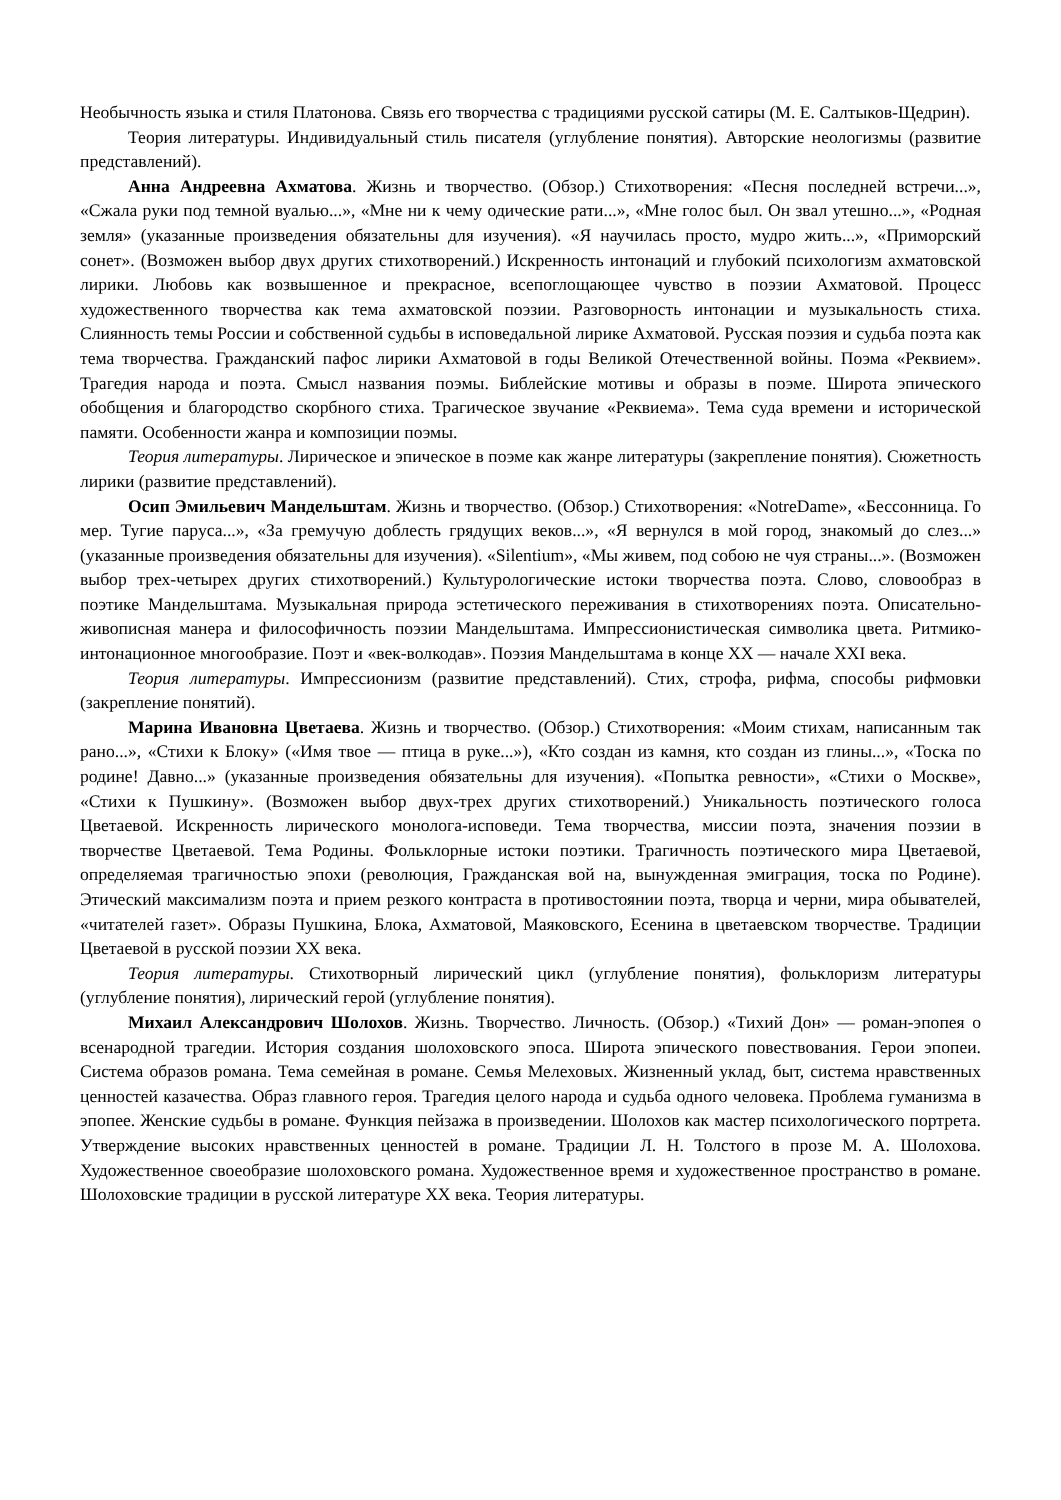Необычность языка и стиля Платонова. Связь его творчества с традициями русской сатиры (М. Е. Салтыков-Щедрин).
Теория литературы. Индивидуальный стиль писателя (углубление понятия). Авторские неологизмы (развитие представлений).
Анна Андреевна Ахматова. Жизнь и творчество. (Обзор.) Стихотворения: «Песня последней встречи...», «Сжала руки под темной вуалью...», «Мне ни к чему одические рати...», «Мне голос был. Он звал утешно...», «Родная земля» (указанные произведения обязательны для изучения). «Я научилась просто, мудро жить...», «Приморский сонет». (Возможен выбор двух других стихотворений.) Искренность интонаций и глубокий психологизм ахматовской лирики. Любовь как возвышенное и прекрасное, всепоглощающее чувство в поэзии Ахматовой. Процесс художественного творчества как тема ахматовской поэзии. Разговорность интонации и музыкальность стиха. Слиянность темы России и собственной судьбы в исповедальной лирике Ахматовой. Русская поэзия и судьба поэта как тема творчества. Гражданский пафос лирики Ахматовой в годы Великой Отечественной войны. Поэма «Реквием». Трагедия народа и поэта. Смысл названия поэмы. Библейские мотивы и образы в поэме. Широта эпического обобщения и благородство скорбного стиха. Трагическое звучание «Реквиема». Тема суда времени и исторической памяти. Особенности жанра и композиции поэмы.
Теория литературы. Лирическое и эпическое в поэме как жанре литературы (закрепление понятия). Сюжетность лирики (развитие представлений).
Осип Эмильевич Мандельштам. Жизнь и творчество. (Обзор.) Стихотворения: «NotreDame», «Бессонница. Го мер. Тугие паруса...», «За гремучую доблесть грядущих веков...», «Я вернулся в мой город, знакомый до слез...» (указанные произведения обязательны для изучения). «Silentium», «Мы живем, под собою не чуя страны...». (Возможен выбор трех-четырех других стихотворений.) Культурологические истоки творчества поэта. Слово, словообраз в поэтике Мандельштама. Музыкальная природа эстетического переживания в стихотворениях поэта. Описательно-живописная манера и философичность поэзии Мандельштама. Импрессионистическая символика цвета. Ритмико-интонационное многообразие. Поэт и «век-волкодав». Поэзия Мандельштама в конце XX — начале XXI века.
Теория литературы. Импрессионизм (развитие представлений). Стих, строфа, рифма, способы рифмовки (закрепление понятий).
Марина Ивановна Цветаева. Жизнь и творчество. (Обзор.) Стихотворения: «Моим стихам, написанным так рано...», «Стихи к Блоку» («Имя твое — птица в руке...»), «Кто создан из камня, кто создан из глины...», «Тоска по родине! Давно...» (указанные произведения обязательны для изучения). «Попытка ревности», «Стихи о Москве», «Стихи к Пушкину». (Возможен выбор двух-трех других стихотворений.) Уникальность поэтического голоса Цветаевой. Искренность лирического монолога-исповеди. Тема творчества, миссии поэта, значения поэзии в творчестве Цветаевой. Тема Родины. Фольклорные истоки поэтики. Трагичность поэтического мира Цветаевой, определяемая трагичностью эпохи (революция, Гражданская вой на, вынужденная эмиграция, тоска по Родине). Этический максимализм поэта и прием резкого контраста в противостоянии поэта, творца и черни, мира обывателей, «читателей газет». Образы Пушкина, Блока, Ахматовой, Маяковского, Есенина в цветаевском творчестве. Традиции Цветаевой в русской поэзии XX века.
Теория литературы. Стихотворный лирический цикл (углубление понятия), фольклоризм литературы (углубление понятия), лирический герой (углубление понятия).
Михаил Александрович Шолохов. Жизнь. Творчество. Личность. (Обзор.) «Тихий Дон» — роман-эпопея о всенародной трагедии. История создания шолоховского эпоса. Широта эпического повествования. Герои эпопеи. Система образов романа. Тема семейная в романе. Семья Мелеховых. Жизненный уклад, быт, система нравственных ценностей казачества. Образ главного героя. Трагедия целого народа и судьба одного человека. Проблема гуманизма в эпопее. Женские судьбы в романе. Функция пейзажа в произведении. Шолохов как мастер психологического портрета. Утверждение высоких нравственных ценностей в романе. Традиции Л. Н. Толстого в прозе М. А. Шолохова. Художественное своеобразие шолоховского романа. Художественное время и художественное пространство в романе. Шолоховские традиции в русской литературе XX века. Теория литературы.